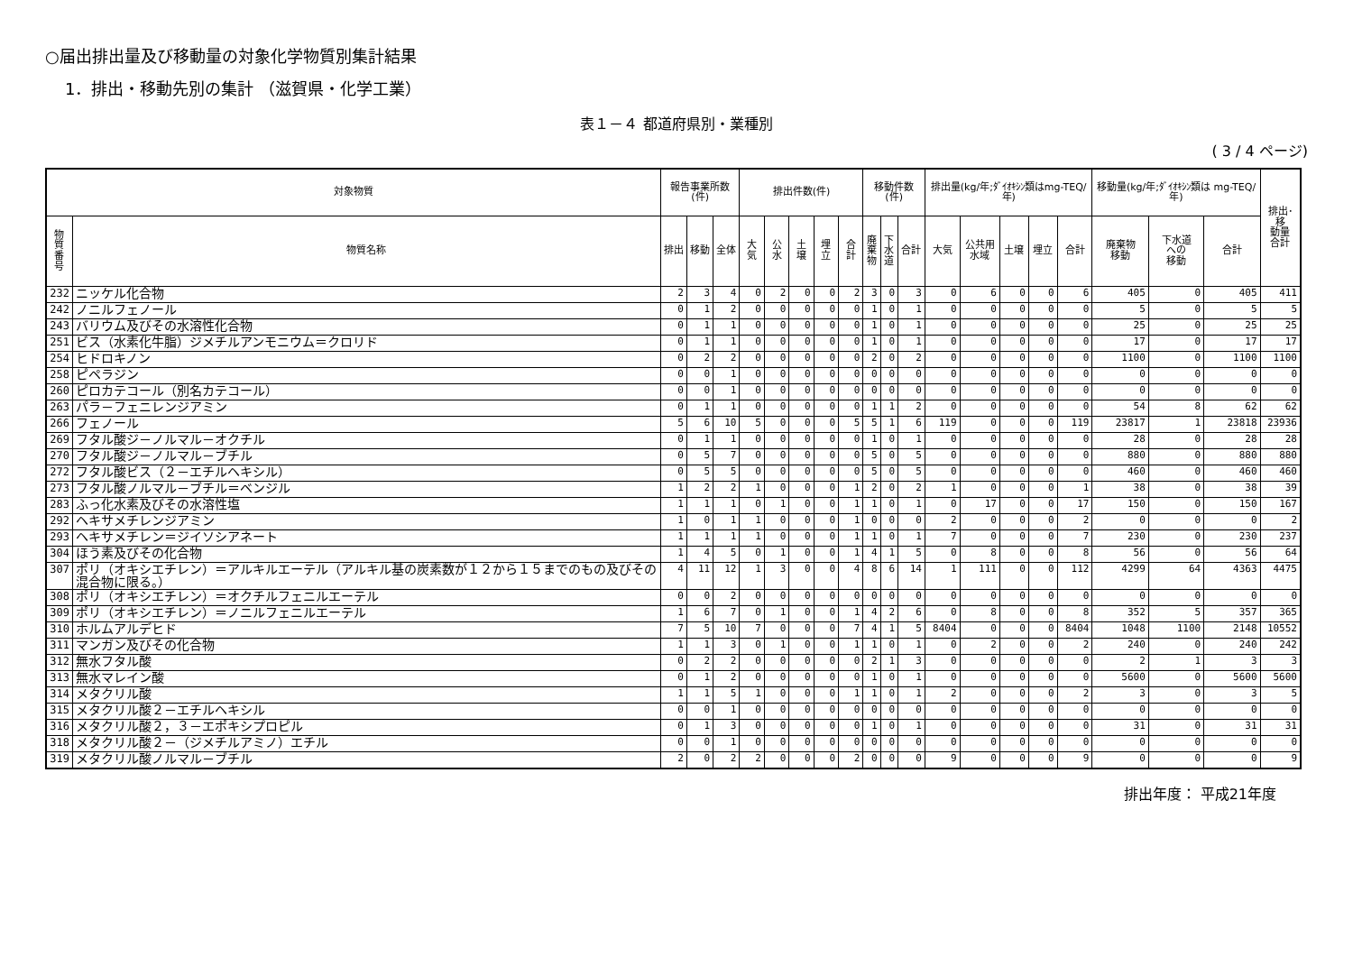○届出排出量及び移動量の対象化学物質別集計結果
1．排出・移動先別の集計 （滋賀県・化学工業）
表１－４ 都道府県別・業種別
( 3 / 4 ページ)
| 対象物質 | | 報告事業所数(件) | | | 排出件数(件) | | | | | 移動件数(件) | | | 排出量(kg/年;ﾀﾞｲｵｷｼﾝ類はmg-TEQ/年) | | | | | 移動量(kg/年;ﾀﾞｲｵｷｼﾝ類は mg-TEQ/年) | | | 排出･移 動量 合計 |
| --- | --- | --- | --- | --- | --- | --- | --- | --- | --- | --- | --- | --- | --- | --- | --- | --- | --- | --- | --- | --- | --- |
| 物質 番号 | 物質名称 | 排出 | 移動 | 全体 | 大気 | 公水 | 土壌 | 埋立 | 合計 | 廃 棄 物 | 下 水 道 | 合計 | 大気 | 公共用 水域 | 土壌 | 埋立 | 合計 | 廃棄物 移動 | 下水道 への 移動 | 合計 | |
| 232 | ニッケル化合物 | 2 | 3 | 4 | 0 | 2 | 0 | 0 | 2 | 3 | 0 | 3 | 0 | 6 | 0 | 0 | 6 | 405 | 0 | 405 | 411 |
| 242 | ノニルフェノール | 0 | 1 | 2 | 0 | 0 | 0 | 0 | 0 | 1 | 0 | 1 | 0 | 0 | 0 | 0 | 0 | 5 | 0 | 5 | 5 |
| 243 | バリウム及びその水溶性化合物 | 0 | 1 | 1 | 0 | 0 | 0 | 0 | 0 | 1 | 0 | 1 | 0 | 0 | 0 | 0 | 0 | 25 | 0 | 25 | 25 |
| 251 | ビス（水素化牛脂）ジメチルアンモニウム＝クロリド | 0 | 1 | 1 | 0 | 0 | 0 | 0 | 0 | 1 | 0 | 1 | 0 | 0 | 0 | 0 | 0 | 17 | 0 | 17 | 17 |
| 254 | ヒドロキノン | 0 | 2 | 2 | 0 | 0 | 0 | 0 | 0 | 2 | 0 | 2 | 0 | 0 | 0 | 0 | 0 | 1100 | 0 | 1100 | 1100 |
| 258 | ピペラジン | 0 | 0 | 1 | 0 | 0 | 0 | 0 | 0 | 0 | 0 | 0 | 0 | 0 | 0 | 0 | 0 | 0 | 0 | 0 | 0 |
| 260 | ピロカテコール（別名カテコール） | 0 | 0 | 1 | 0 | 0 | 0 | 0 | 0 | 0 | 0 | 0 | 0 | 0 | 0 | 0 | 0 | 0 | 0 | 0 | 0 |
| 263 | パラ－フェニレンジアミン | 0 | 1 | 1 | 0 | 0 | 0 | 0 | 0 | 1 | 1 | 2 | 0 | 0 | 0 | 0 | 0 | 54 | 8 | 62 | 62 |
| 266 | フェノール | 5 | 6 | 10 | 5 | 0 | 0 | 0 | 5 | 5 | 1 | 6 | 119 | 0 | 0 | 0 | 119 | 23817 | 1 | 23818 | 23936 |
| 269 | フタル酸ジ－ノルマル－オクチル | 0 | 1 | 1 | 0 | 0 | 0 | 0 | 0 | 1 | 0 | 1 | 0 | 0 | 0 | 0 | 0 | 28 | 0 | 28 | 28 |
| 270 | フタル酸ジ－ノルマル－ブチル | 0 | 5 | 7 | 0 | 0 | 0 | 0 | 0 | 5 | 0 | 5 | 0 | 0 | 0 | 0 | 0 | 880 | 0 | 880 | 880 |
| 272 | フタル酸ビス（２－エチルヘキシル） | 0 | 5 | 5 | 0 | 0 | 0 | 0 | 0 | 5 | 0 | 5 | 0 | 0 | 0 | 0 | 0 | 460 | 0 | 460 | 460 |
| 273 | フタル酸ノルマル－ブチル＝ベンジル | 1 | 2 | 2 | 1 | 0 | 0 | 0 | 1 | 2 | 0 | 2 | 1 | 0 | 0 | 0 | 1 | 38 | 0 | 38 | 39 |
| 283 | ふっ化水素及びその水溶性塩 | 1 | 1 | 1 | 0 | 1 | 0 | 0 | 1 | 1 | 0 | 1 | 0 | 17 | 0 | 0 | 17 | 150 | 0 | 150 | 167 |
| 292 | ヘキサメチレンジアミン | 1 | 0 | 1 | 1 | 0 | 0 | 0 | 1 | 0 | 0 | 0 | 2 | 0 | 0 | 0 | 2 | 0 | 0 | 0 | 2 |
| 293 | ヘキサメチレン＝ジイソシアネート | 1 | 1 | 1 | 1 | 0 | 0 | 0 | 1 | 1 | 0 | 1 | 7 | 0 | 0 | 0 | 7 | 230 | 0 | 230 | 237 |
| 304 | ほう素及びその化合物 | 1 | 4 | 5 | 0 | 1 | 0 | 0 | 1 | 4 | 1 | 5 | 0 | 8 | 0 | 0 | 8 | 56 | 0 | 56 | 64 |
| 307 | ポリ（オキシエチレン）＝アルキルエーテル（アルキル基の炭素数が１２から１５までのもの及びその混合物に限る。） | 4 | 11 | 12 | 1 | 3 | 0 | 0 | 4 | 8 | 6 | 14 | 1 | 111 | 0 | 0 | 112 | 4299 | 64 | 4363 | 4475 |
| 308 | ポリ（オキシエチレン）＝オクチルフェニルエーテル | 0 | 0 | 2 | 0 | 0 | 0 | 0 | 0 | 0 | 0 | 0 | 0 | 0 | 0 | 0 | 0 | 0 | 0 | 0 | 0 |
| 309 | ポリ（オキシエチレン）＝ノニルフェニルエーテル | 1 | 6 | 7 | 0 | 1 | 0 | 0 | 1 | 4 | 2 | 6 | 0 | 8 | 0 | 0 | 8 | 352 | 5 | 357 | 365 |
| 310 | ホルムアルデヒド | 7 | 5 | 10 | 7 | 0 | 0 | 0 | 7 | 4 | 1 | 5 | 8404 | 0 | 0 | 0 | 8404 | 1048 | 1100 | 2148 | 10552 |
| 311 | マンガン及びその化合物 | 1 | 1 | 3 | 0 | 1 | 0 | 0 | 1 | 1 | 0 | 1 | 0 | 2 | 0 | 0 | 2 | 240 | 0 | 240 | 242 |
| 312 | 無水フタル酸 | 0 | 2 | 2 | 0 | 0 | 0 | 0 | 0 | 2 | 1 | 3 | 0 | 0 | 0 | 0 | 0 | 2 | 1 | 3 | 3 |
| 313 | 無水マレイン酸 | 0 | 1 | 2 | 0 | 0 | 0 | 0 | 0 | 1 | 0 | 1 | 0 | 0 | 0 | 0 | 0 | 5600 | 0 | 5600 | 5600 |
| 314 | メタクリル酸 | 1 | 1 | 5 | 1 | 0 | 0 | 0 | 1 | 1 | 0 | 1 | 2 | 0 | 0 | 0 | 2 | 3 | 0 | 3 | 5 |
| 315 | メタクリル酸２－エチルヘキシル | 0 | 0 | 1 | 0 | 0 | 0 | 0 | 0 | 0 | 0 | 0 | 0 | 0 | 0 | 0 | 0 | 0 | 0 | 0 | 0 |
| 316 | メタクリル酸２，３－エポキシプロピル | 0 | 1 | 3 | 0 | 0 | 0 | 0 | 0 | 1 | 0 | 1 | 0 | 0 | 0 | 0 | 0 | 31 | 0 | 31 | 31 |
| 318 | メタクリル酸２－（ジメチルアミノ）エチル | 0 | 0 | 1 | 0 | 0 | 0 | 0 | 0 | 0 | 0 | 0 | 0 | 0 | 0 | 0 | 0 | 0 | 0 | 0 | 0 |
| 319 | メタクリル酸ノルマル－ブチル | 2 | 0 | 2 | 2 | 0 | 0 | 0 | 2 | 0 | 0 | 0 | 9 | 0 | 0 | 0 | 9 | 0 | 0 | 0 | 9 |
排出年度： 平成21年度